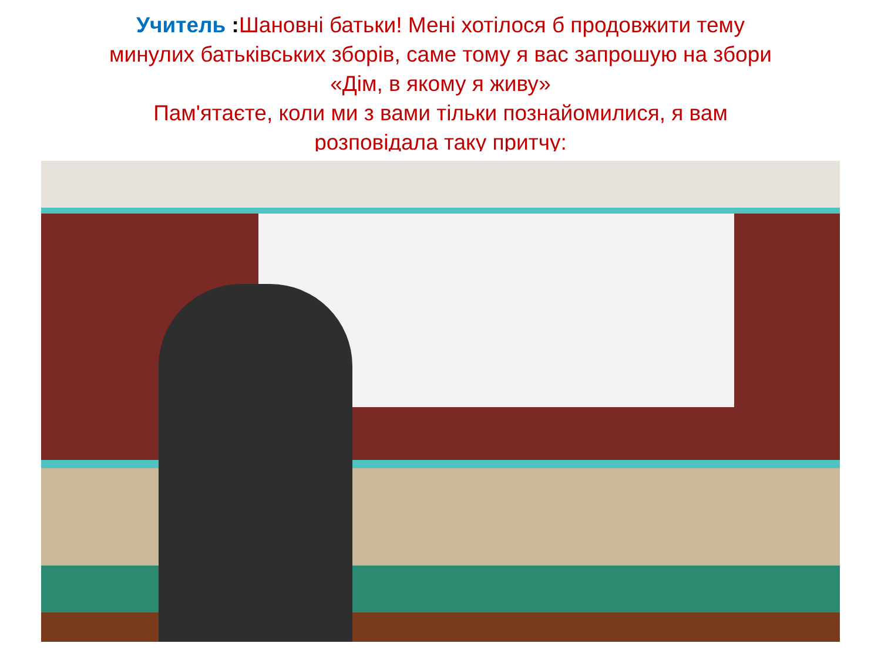Учитель : Шановні батьки! Мені хотілося б продовжити тему
минулих батьківських зборів, саме тому я вас запрошую на збори
«Дім, в якому я живу»
Пам'ятаєте, коли ми з вами тільки познайомилися, я вам
розповідала таку притчу: